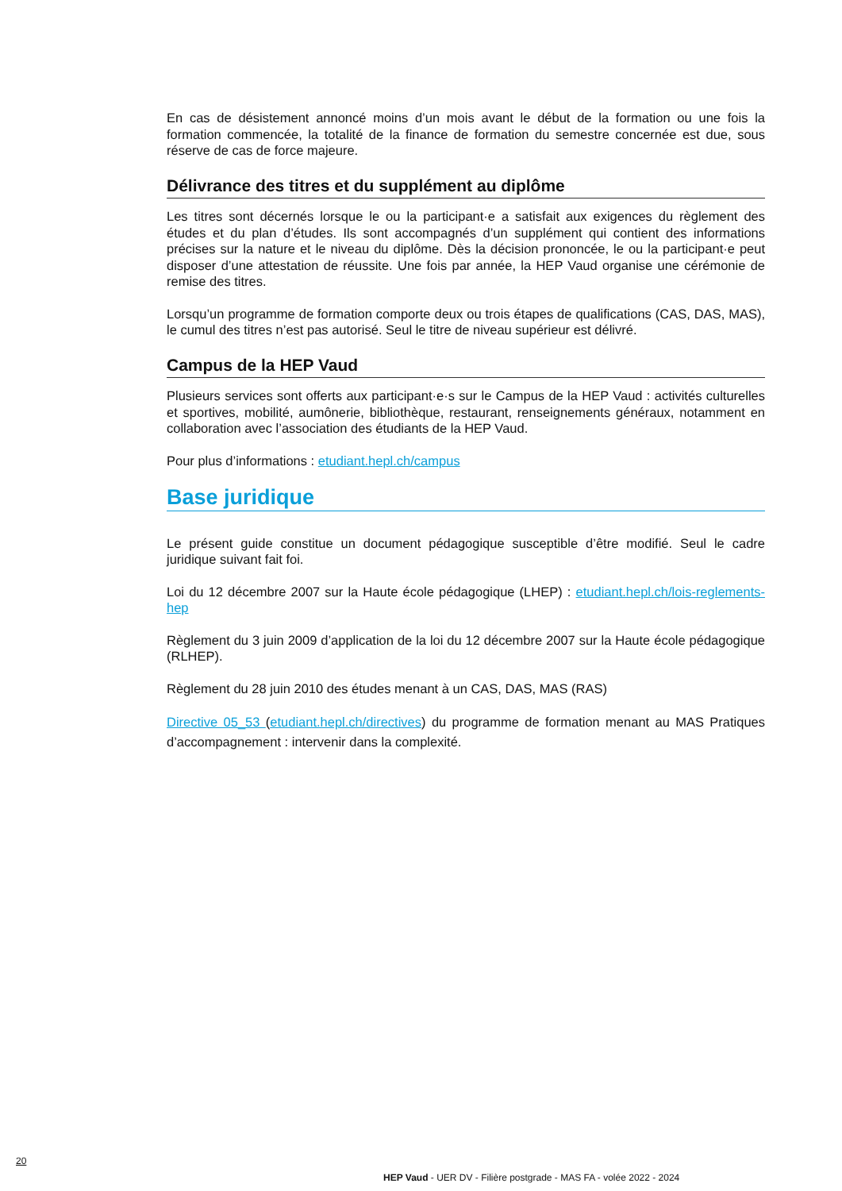En cas de désistement annoncé moins d’un mois avant le début de la formation ou une fois la formation commencée, la totalité de la finance de formation du semestre concernée est due, sous réserve de cas de force majeure.
Délivrance des titres et du supplément au diplôme
Les titres sont décernés lorsque le ou la participant·e a satisfait aux exigences du règlement des études et du plan d’études. Ils sont accompagnés d’un supplément qui contient des informations précises sur la nature et le niveau du diplôme. Dès la décision prononcée, le ou la participant·e peut disposer d’une attestation de réussite. Une fois par année, la HEP Vaud organise une cérémonie de remise des titres.
Lorsqu’un programme de formation comporte deux ou trois étapes de qualifications (CAS, DAS, MAS), le cumul des titres n’est pas autorisé. Seul le titre de niveau supérieur est délivré.
Campus de la HEP Vaud
Plusieurs services sont offerts aux participant·e·s sur le Campus de la HEP Vaud : activités culturelles et sportives, mobilité, aumônerie, bibliothèque, restaurant, renseignements généraux, notamment en collaboration avec l’association des étudiants de la HEP Vaud.
Pour plus d’informations : etudiant.hepl.ch/campus
Base juridique
Le présent guide constitue un document pédagogique susceptible d’être modifié. Seul le cadre juridique suivant fait foi.
Loi du 12 décembre 2007 sur la Haute école pédagogique (LHEP) : etudiant.hepl.ch/lois-reglements-hep
Règlement du 3 juin 2009 d’application de la loi du 12 décembre 2007 sur la Haute école pédagogique (RLHEP).
Règlement du 28 juin 2010 des études menant à un CAS, DAS, MAS (RAS)
Directive 05_53 (etudiant.hepl.ch/directives) du programme de formation menant au MAS Pratiques d’accompagnement : intervenir dans la complexité.
20
HEP Vaud - UER DV - Filière postgrade - MAS FA - volée 2022 - 2024